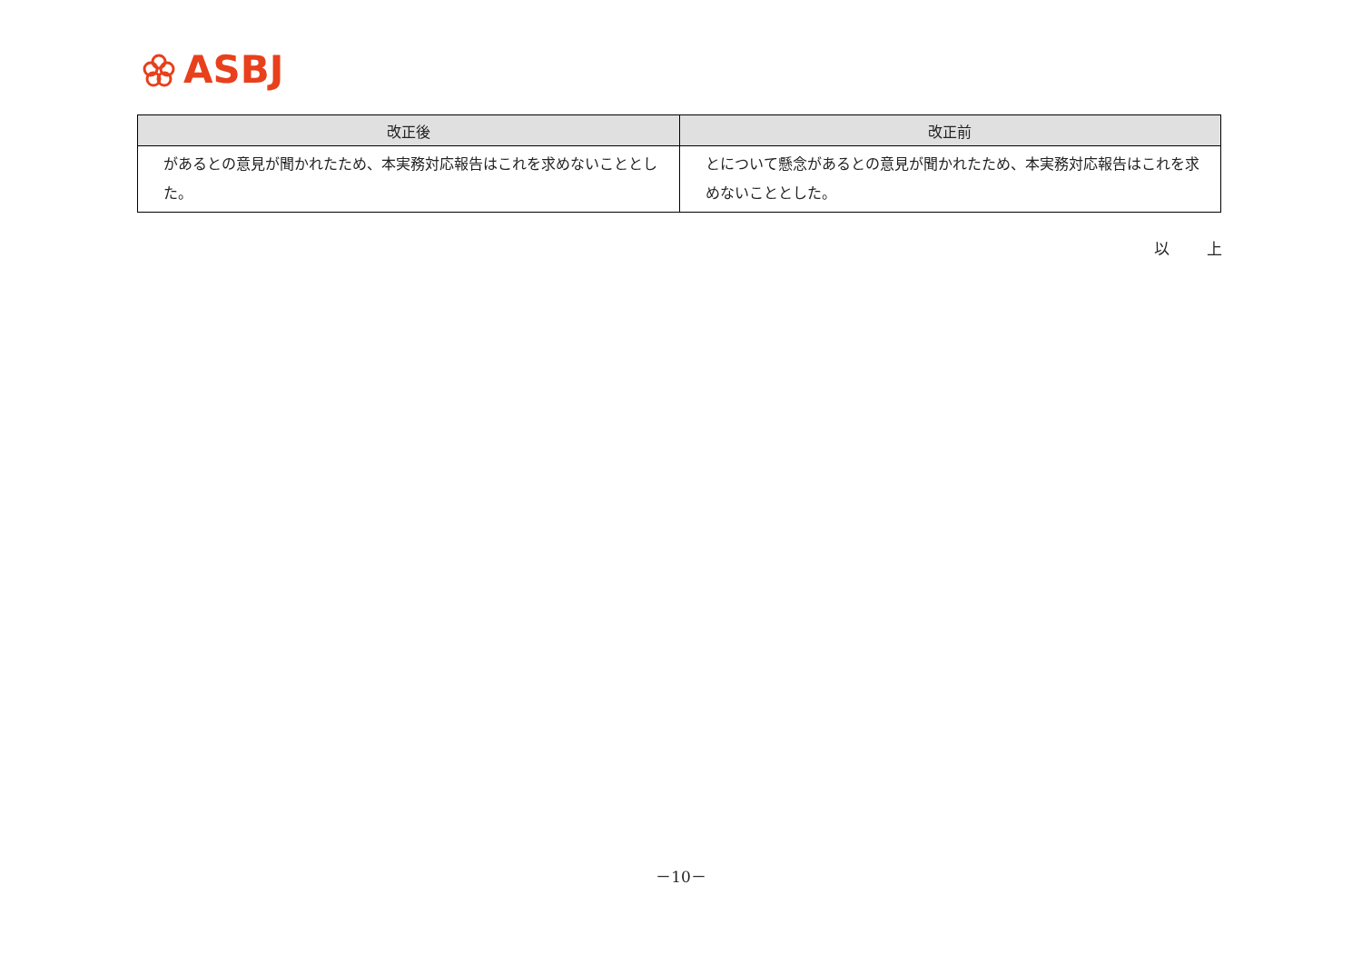ASBJ
| 改正後 | 改正前 |
| --- | --- |
| があるとの意見が聞かれたため、本実務対応報告はこれを求めないこととした。 | とについて懸念があるとの意見が聞かれたため、本実務対応報告はこれを求めないこととした。 |
以 上
－10－